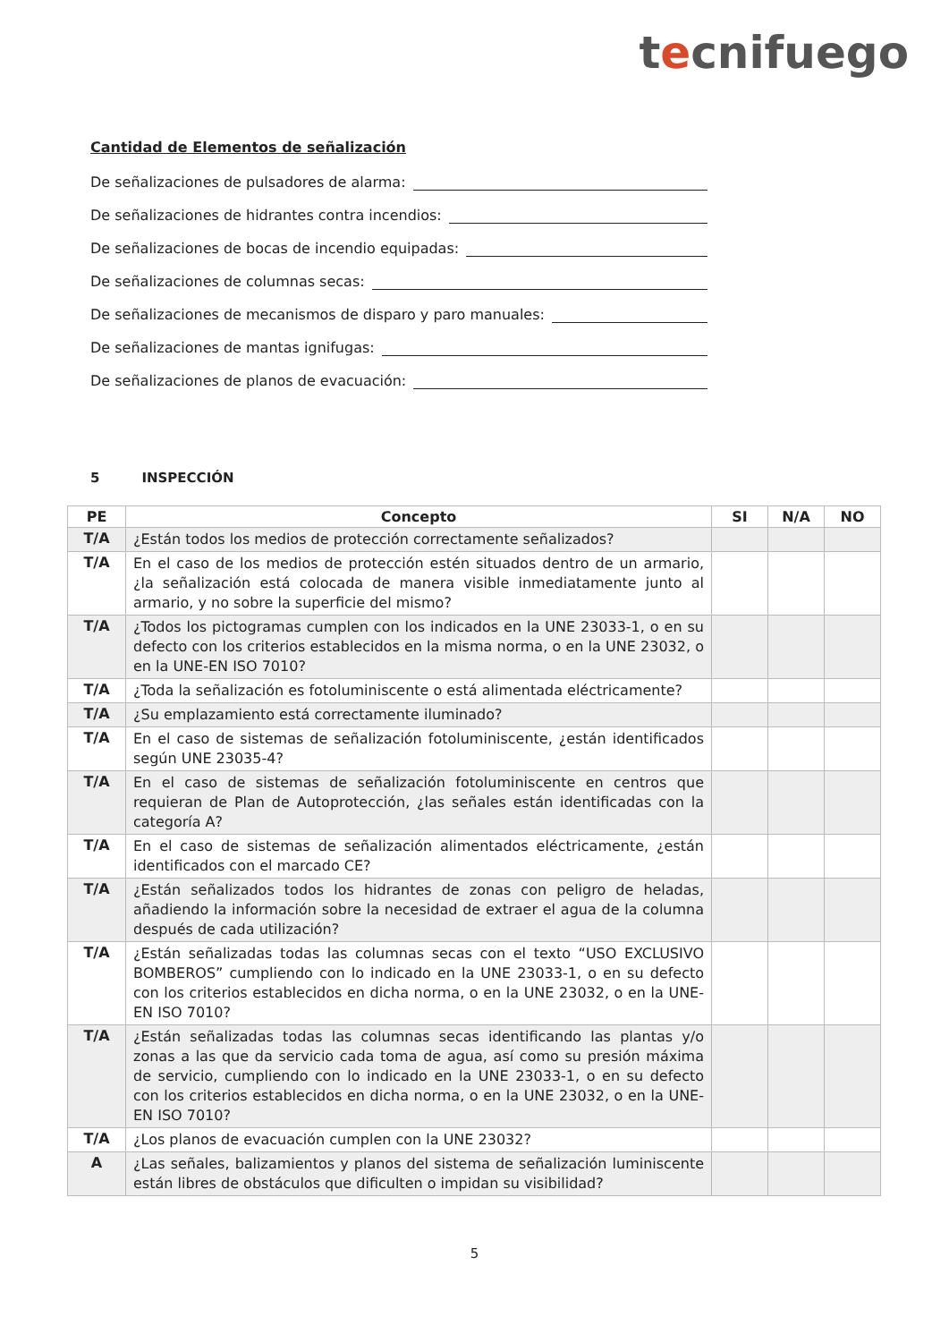tecnifuego
Cantidad de Elementos de señalización
De señalizaciones de pulsadores de alarma:
De señalizaciones de hidrantes contra incendios:
De señalizaciones de bocas de incendio equipadas:
De señalizaciones de columnas secas:
De señalizaciones de mecanismos de disparo y paro manuales:
De señalizaciones de mantas ignifugas:
De señalizaciones de planos de evacuación:
5 INSPECCIÓN
| PE | Concepto | SI | N/A | NO |
| --- | --- | --- | --- | --- |
| T/A | ¿Están todos los medios de protección correctamente señalizados? | | | |
| T/A | En el caso de los medios de protección estén situados dentro de un armario, ¿la señalización está colocada de manera visible inmediatamente junto al armario, y no sobre la superficie del mismo? | | | |
| T/A | ¿Todos los pictogramas cumplen con los indicados en la UNE 23033-1, o en su defecto con los criterios establecidos en la misma norma, o en la UNE 23032, o en la UNE-EN ISO 7010? | | | |
| T/A | ¿Toda la señalización es fotoluminiscente o está alimentada eléctricamente? | | | |
| T/A | ¿Su emplazamiento está correctamente iluminado? | | | |
| T/A | En el caso de sistemas de señalización fotoluminiscente, ¿están identificados según UNE 23035-4? | | | |
| T/A | En el caso de sistemas de señalización fotoluminiscente en centros que requieran de Plan de Autoprotección, ¿las señales están identificadas con la categoría A? | | | |
| T/A | En el caso de sistemas de señalización alimentados eléctricamente, ¿están identificados con el marcado CE? | | | |
| T/A | ¿Están señalizados todos los hidrantes de zonas con peligro de heladas, añadiendo la información sobre la necesidad de extraer el agua de la columna después de cada utilización? | | | |
| T/A | ¿Están señalizadas todas las columnas secas con el texto “USO EXCLUSIVO BOMBEROS” cumpliendo con lo indicado en la UNE 23033-1, o en su defecto con los criterios establecidos en dicha norma, o en la UNE 23032, o en la UNE-EN ISO 7010? | | | |
| T/A | ¿Están señalizadas todas las columnas secas identificando las plantas y/o zonas a las que da servicio cada toma de agua, así como su presión máxima de servicio, cumpliendo con lo indicado en la UNE 23033-1, o en su defecto con los criterios establecidos en dicha norma, o en la UNE 23032, o en la UNE-EN ISO 7010? | | | |
| T/A | ¿Los planos de evacuación cumplen con la UNE 23032? | | | |
| A | ¿Las señales, balizamientos y planos del sistema de señalización luminiscente están libres de obstáculos que dificulten o impidan su visibilidad? | | | |
5